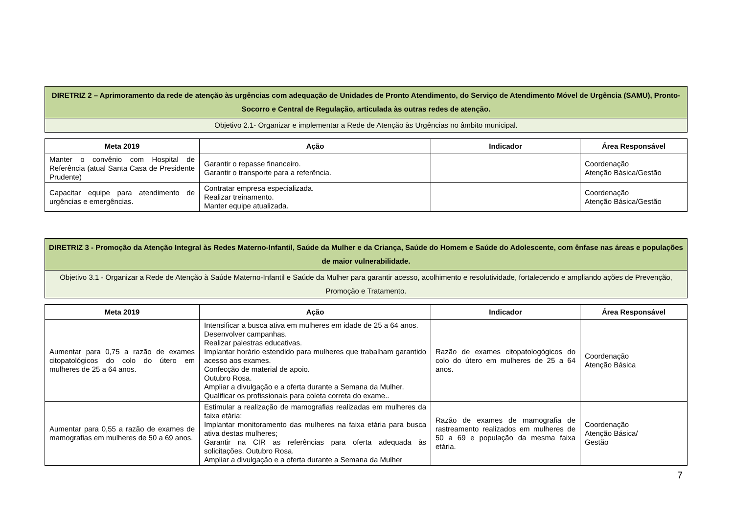| DIRETRIZ 2 – Aprimoramento da rede de atenção às urgências com adequação de Unidades de Pronto Atendimento, do Serviço de Atendimento Móvel de Urgência (SAMU), Pronto-Socorro e Central de Regulação, articulada às outras redes de atenção. |
| Objetivo 2.1- Organizar e implementar a Rede de Atenção às Urgências no âmbito municipal. |
| Meta 2019 | Ação | Indicador | Área Responsável |
| --- | --- | --- | --- |
| Manter o convênio com Hospital de Referência (atual Santa Casa de Presidente Prudente) | Garantir o repasse financeiro. Garantir o transporte para a referência. | | Coordenação Atenção Básica/Gestão |
| Capacitar equipe para atendimento de urgências e emergências. | Contratar empresa especializada. Realizar treinamento. Manter equipe atualizada. | | Coordenação Atenção Básica/Gestão |
| DIRETRIZ 3 - Promoção da Atenção Integral às Redes Materno-Infantil, Saúde da Mulher e da Criança, Saúde do Homem e Saúde do Adolescente, com ênfase nas áreas e populações de maior vulnerabilidade. |
| Objetivo 3.1 - Organizar a Rede de Atenção à Saúde Materno-Infantil e Saúde da Mulher para garantir acesso, acolhimento e resolutividade, fortalecendo e ampliando ações de Prevenção, Promoção e Tratamento. |
| Meta 2019 | Ação | Indicador | Área Responsável |
| --- | --- | --- | --- |
| Aumentar para 0,75 a razão de exames citopatológicos do colo do útero em mulheres de 25 a 64 anos. | Intensificar a busca ativa em mulheres em idade de 25 a 64 anos. Desenvolver campanhas. Realizar palestras educativas. Implantar horário estendido para mulheres que trabalham garantido acesso aos exames. Confecção de material de apoio. Outubro Rosa. Ampliar a divulgação e a oferta durante a Semana da Mulher. Qualificar os profissionais para coleta correta do exame.. | Razão de exames citopatologógicos do colo do útero em mulheres de 25 a 64 anos. | Coordenação Atenção Básica |
| Aumentar para 0,55 a razão de exames de mamografias em mulheres de 50 a 69 anos. | Estimular a realização de mamografias realizadas em mulheres da faixa etária; Implantar monitoramento das mulheres na faixa etária para busca ativa destas mulheres; Garantir na CIR as referências para oferta adequada às solicitações. Outubro Rosa. Ampliar a divulgação e a oferta durante a Semana da Mulher | Razão de exames de mamografia de rastreamento realizados em mulheres de 50 a 69 e população da mesma faixa etária. | Coordenação Atenção Básica/ Gestão |
7